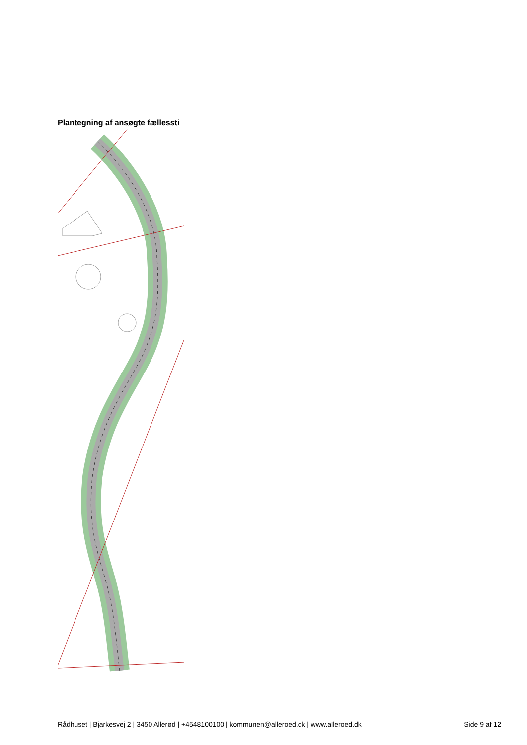Plantegning af ansøgte fællessti
Rådhuset | Bjarkesvej 2 | 3450 Allerød | +4548100100 | kommunen@alleroed.dk | www.alleroed.dk Side 9 af 12